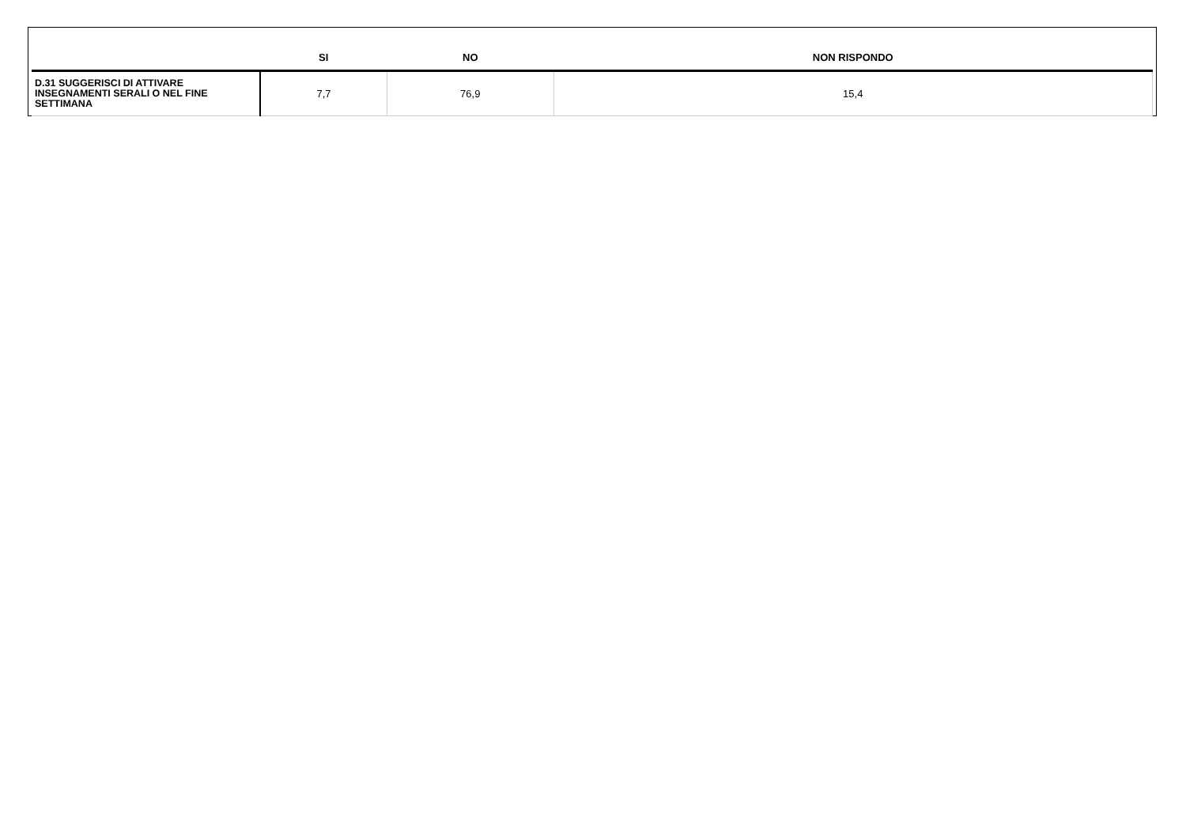| | SI | NO | NON RISPONDO |
| --- | --- | --- | --- |
| D.31 SUGGERISCI DI ATTIVARE INSEGNAMENTI SERALI O NEL FINE SETTIMANA | 7,7 | 76,9 | 15,4 |